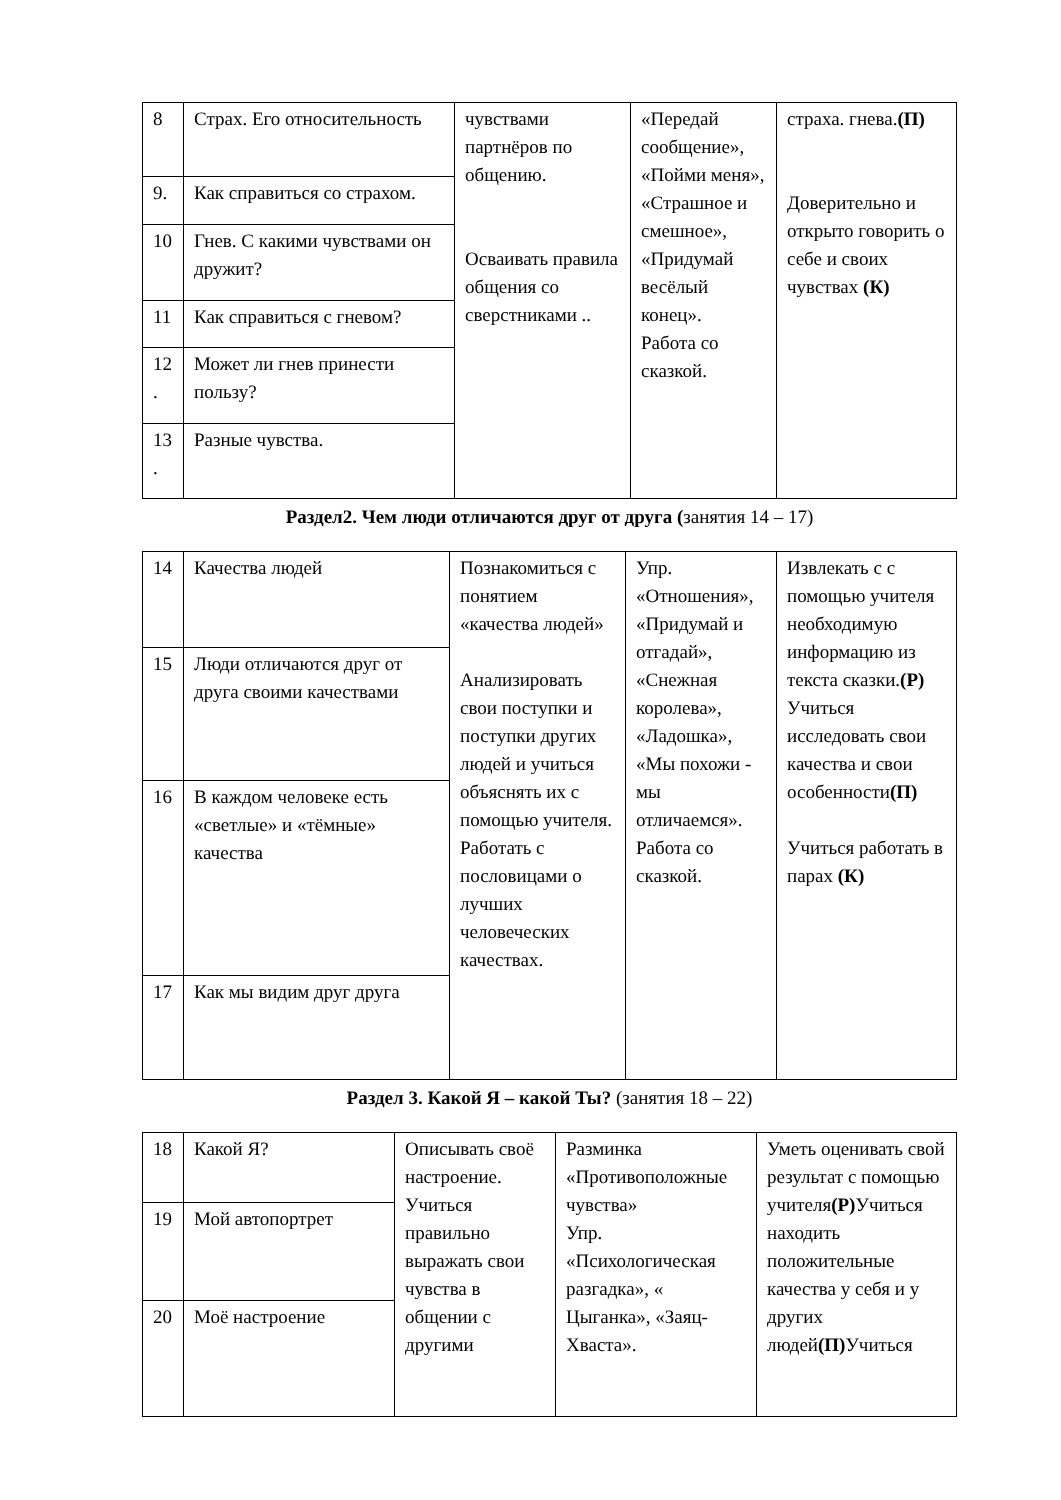| 8 | Страх. Его относительность | чувствами партнёров по общению. Осваивать правила общения со сверстниками .. | «Передай сообщение», «Пойми меня», «Страшное и смешное», «Придумай весёлый конец». Работа со сказкой. | страха. гнева. (П) Доверительно и открыто говорить о себе и своих чувствах (К) |
| 9. | Как справиться со страхом. | | | |
| 10 | Гнев. С какими чувствами он дружит? | | | |
| 11 | Как справиться с гневом? | | | |
| 12 . | Может ли гнев принести пользу? | | | |
| 13 . | Разные чувства. | | | |
Раздел2. Чем люди отличаются друг от друга (занятия 14 – 17)
| 14 | Качества людей | Познакомиться с понятием «качества людей» Анализировать свои поступки и поступки других людей и учиться объяснять их с помощью учителя. Работать с пословицами о лучших человеческих качествах. | Упр. «Отношения», «Придумай и отгадай», «Снежная королева», «Ладошка», «Мы похожи - мы отличаемся». Работа со сказкой. | Извлекать с с помощью учителя необходимую информацию из текста сказки. (Р) Учиться исследовать свои качества и свои особенности (П) Учиться работать в парах (К) |
| 15 | Люди отличаются друг от друга своими качествами | | | |
| 16 | В каждом человеке есть «светлые» и «тёмные» качества | | | |
| 17 | Как мы видим друг друга | | | |
Раздел 3. Какой Я – какой Ты? (занятия 18 – 22)
| 18 | Какой Я? | Описывать своё настроение. Учиться правильно выражать свои чувства в общении с другими | Разминка «Противоположные чувства» Упр. «Психологическая разгадка», « Цыганка», «Заяц-Хваста». | Уметь оценивать свой результат с помощью учителя (Р) Учиться находить положительные качества у себя и у других людей (П) Учиться |
| 19 | Мой автопортрет | | | |
| 20 | Моё настроение | | | |